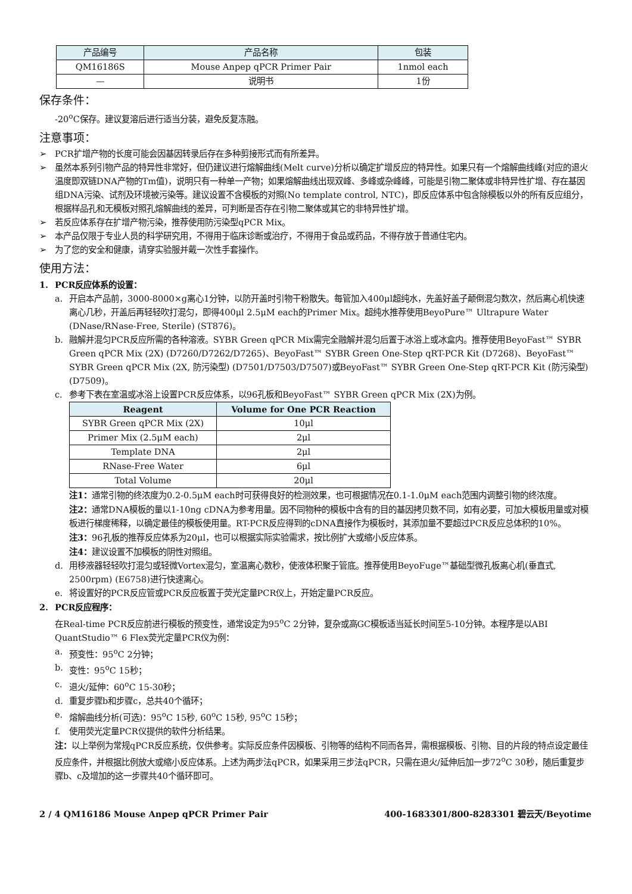| 产品编号 | 产品名称 | 包装 |
| QM16186S | Mouse Anpep qPCR Primer Pair | 1nmol each |
| — | 说明书 | 1份 |
保存条件：
-20<sup>o</sup>C保存。建议复溶后进行适当分装，避免反复冻融。
注意事项：
➢ PCR扩增产物的长度可能会因基因转录后存在多种剪接形式而有所差异。
➢ 虽然本系列引物产品的特异性非常好，但仍建议进行熔解曲线(Melt curve)分析以确定扩增反应的特异性。如果只有一个熔解曲线峰(对应的退火温度即双链DNA产物的Tm值)，说明只有一种单一产物；如果熔解曲线出现双峰、多峰或杂峰峰，可能是引物二聚体或非特异性扩增、存在基因组DNA污染、试剂及环境被污染等。建议设置不含模板的对照(No template control, NTC)，即反应体系中包含除模板以外的所有反应组分，根据样品孔和无模板对照孔熔解曲线的差异，可判断是否存在引物二聚体或其它的非特异性扩增。
➢ 若反应体系存在扩增产物污染，推荐使用防污染型qPCR Mix。
➢ 本产品仅限于专业人员的科学研究用，不得用于临床诊断或治疗，不得用于食品或药品，不得存放于普通住宅内。
➢ 为了您的安全和健康，请穿实验服并戴一次性手套操作。
使用方法：
1. PCR反应体系的设置：
a. 开启本产品前，3000-8000×g离心1分钟，以防开盖时引物干粉散失。每管加入400μl超纯水，先盖好盖子颠倒混匀数次，然后离心机快速离心几秒，开盖后再轻轻吹打混匀，即得400μl 2.5μM each的Primer Mix。超纯水推荐使用BeyoPure™ Ultrapure Water (DNase/RNase-Free, Sterile) (ST876)。
b. 融解并混匀PCR反应所需的各种溶液。SYBR Green qPCR Mix需完全融解并混匀后置于冰浴上或冰盒内。推荐使用BeyoFast™ SYBR Green qPCR Mix (2X) (D7260/D7262/D7265)、BeyoFast™ SYBR Green One-Step qRT-PCR Kit (D7268)、BeyoFast™ SYBR Green qPCR Mix (2X, 防污染型) (D7501/D7503/D7507)或BeyoFast™ SYBR Green One-Step qRT-PCR Kit (防污染型) (D7509)。
c. 参考下表在室温或冰浴上设置PCR反应体系，以96孔板和BeyoFast™ SYBR Green qPCR Mix (2X)为例。
| Reagent | Volume for One PCR Reaction |
| --- | --- |
| SYBR Green qPCR Mix (2X) | 10μl |
| Primer Mix (2.5μM each) | 2μl |
| Template DNA | 2μl |
| RNase-Free Water | 6μl |
| Total Volume | 20μl |
注1：通常引物的终浓度为0.2-0.5μM each时可获得良好的检测效果，也可根据情况在0.1-1.0μM each范围内调整引物的终浓度。
注2：通常DNA模板的量以1-10ng cDNA为参考用量。因不同物种的模板中含有的目的基因拷贝数不同，如有必要，可加大模板用量或对模板进行梯度稀释，以确定最佳的模板使用量。RT-PCR反应得到的cDNA直接作为模板时，其添加量不要超过PCR反应总体积的10%。
注3：96孔板的推荐反应体系为20μl，也可以根据实际实验需求，按比例扩大或缩小反应体系。
注4：建议设置不加模板的阴性对照组。
d. 用移液器轻轻吹打混匀或轻微Vortex混匀，室温离心数秒，使液体积聚于管底。推荐使用BeyoFuge™基础型微孔板离心机(垂直式, 2500rpm) (E6758)进行快速离心。
e. 将设置好的PCR反应管或PCR反应板置于荧光定量PCR仪上，开始定量PCR反应。
2. PCR反应程序：
在Real-time PCR反应前进行模板的预变性，通常设定为95<sup>o</sup>C 2分钟，复杂或高GC模板适当延长时间至5-10分钟。本程序是以ABI QuantStudio™ 6 Flex荧光定量PCR仪为例：
a. 预变性：95<sup>o</sup>C 2分钟；
b. 变性：95<sup>o</sup>C 15秒；
c. 退火/延伸：60<sup>o</sup>C 15-30秒；
d. 重复步骤b和步骤c，总共40个循环；
e. 熔解曲线分析(可选)：95<sup>o</sup>C 15秒, 60<sup>o</sup>C 15秒, 95<sup>o</sup>C 15秒；
f. 使用荧光定量PCR仪提供的软件分析结果。
注：以上举例为常规qPCR反应系统，仅供参考。实际反应条件因模板、引物等的结构不同而各异，需根据模板、引物、目的片段的特点设定最佳反应条件，并根据比例放大或缩小反应体系。上述为两步法qPCR，如果采用三步法qPCR，只需在退火/延伸后加一步72<sup>o</sup>C 30秒，随后重复步骤b、c及增加的这一步骤共40个循环即可。
2 / 4 QM16186 Mouse Anpep qPCR Primer Pair 400-1683301/800-8283301 碧云天/Beyotime